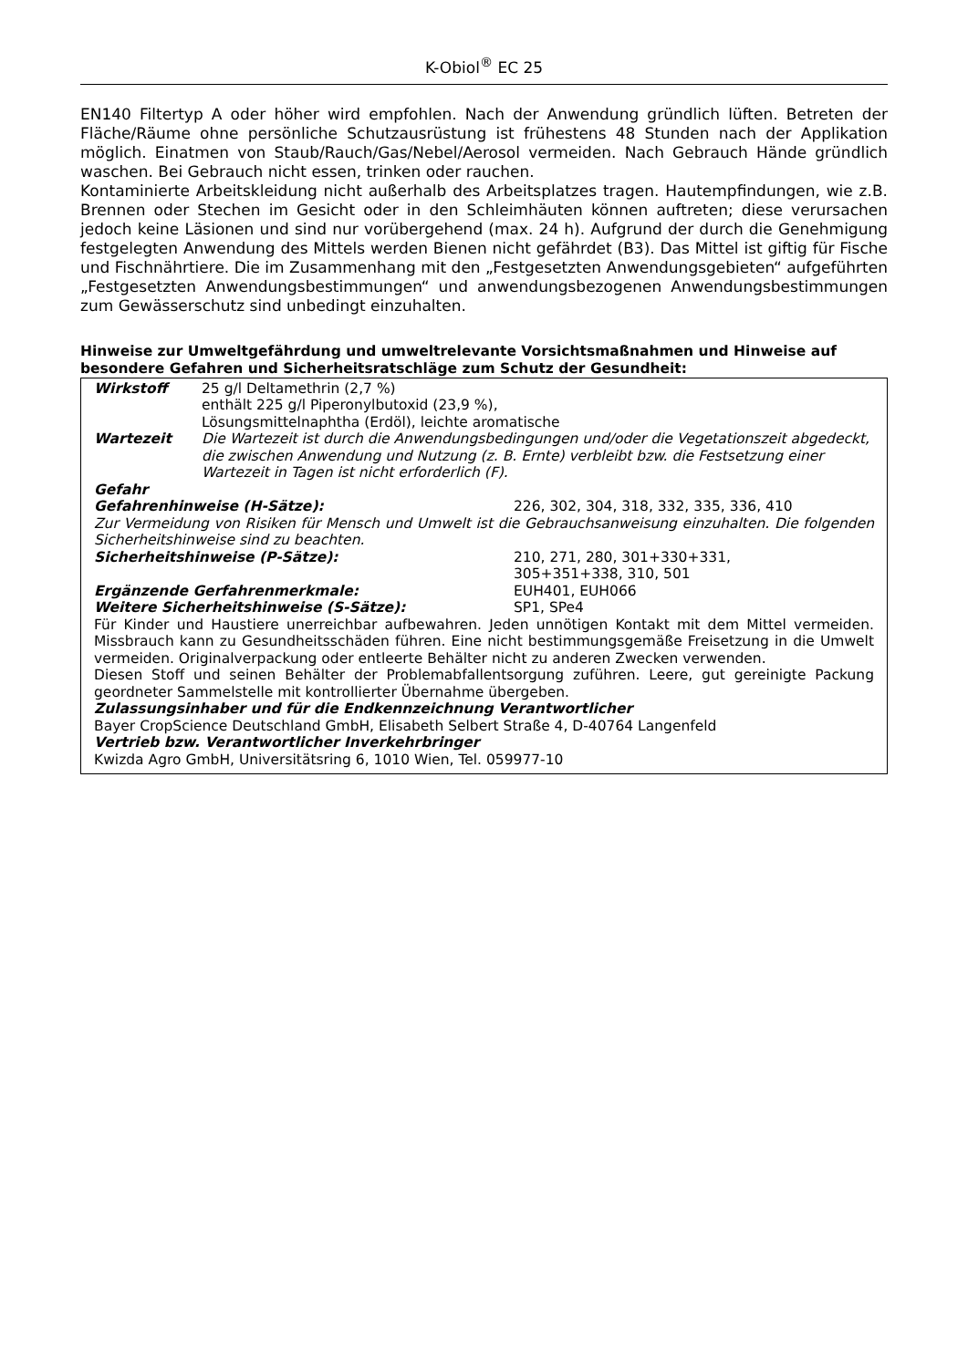K-Obiol<sup>®</sup> EC 25
EN140 Filtertyp A oder höher wird empfohlen. Nach der Anwendung gründlich lüften. Betreten der Fläche/Räume ohne persönliche Schutzausrüstung ist frühestens 48 Stunden nach der Applikation möglich. Einatmen von Staub/Rauch/Gas/Nebel/Aerosol vermeiden. Nach Gebrauch Hände gründlich waschen. Bei Gebrauch nicht essen, trinken oder rauchen.
Kontaminierte Arbeitskleidung nicht außerhalb des Arbeitsplatzes tragen. Hautempfindungen, wie z.B. Brennen oder Stechen im Gesicht oder in den Schleimhäuten können auftreten; diese verursachen jedoch keine Läsionen und sind nur vorübergehend (max. 24 h). Aufgrund der durch die Genehmigung festgelegten Anwendung des Mittels werden Bienen nicht gefährdet (B3). Das Mittel ist giftig für Fische und Fischnährtiere. Die im Zusammenhang mit den „Festgesetzten Anwendungsgebieten“ aufgeführten „Festgesetzten Anwendungsbestimmungen“ und anwendungsbezogenen Anwendungsbestimmungen zum Gewässerschutz sind unbedingt einzuhalten.
Hinweise zur Umweltgefährdung und umweltrelevante Vorsichtsmaßnahmen und Hinweise auf besondere Gefahren und Sicherheitsratschläge zum Schutz der Gesundheit:
Wirkstoff 25 g/l Deltamethrin (2,7 %)
enthält 225 g/l Piperonylbutoxid (23,9 %),
Lösungsmittelnaphtha (Erdöl), leichte aromatische
Wartezeit Die Wartezeit ist durch die Anwendungsbedingungen und/oder die Vegetationszeit abgedeckt, die zwischen Anwendung und Nutzung (z. B. Ernte) verbleibt bzw. die Festsetzung einer Wartezeit in Tagen ist nicht erforderlich (F).
Gefahr
Gefahrenhinweise (H-Sätze): 226, 302, 304, 318, 332, 335, 336, 410
Zur Vermeidung von Risiken für Mensch und Umwelt ist die Gebrauchsanweisung einzuhalten. Die folgenden Sicherheitshinweise sind zu beachten.
Sicherheitshinweise (P-Sätze): 210, 271, 280, 301+330+331,
305+351+338, 310, 501
Ergänzende Gerfahrenmerkmale: EUH401, EUH066
Weitere Sicherheitshinweise (S-Sätze): SP1, SPe4
Für Kinder und Haustiere unerreichbar aufbewahren. Jeden unnötigen Kontakt mit dem Mittel vermeiden. Missbrauch kann zu Gesundheitsschäden führen. Eine nicht bestimmungsgemäße Freisetzung in die Umwelt vermeiden. Originalverpackung oder entleerte Behälter nicht zu anderen Zwecken verwenden.
Diesen Stoff und seinen Behälter der Problemabfallentsorgung zuführen. Leere, gut gereinigte Packung geordneter Sammelstelle mit kontrollierter Übernahme übergeben.
Zulassungsinhaber und für die Endkennzeichnung Verantwortlicher
Bayer CropScience Deutschland GmbH, Elisabeth Selbert Straße 4, D-40764 Langenfeld
Vertrieb bzw. Verantwortlicher Inverkehrbringer
Kwizda Agro GmbH, Universitätsring 6, 1010 Wien, Tel. 059977-10